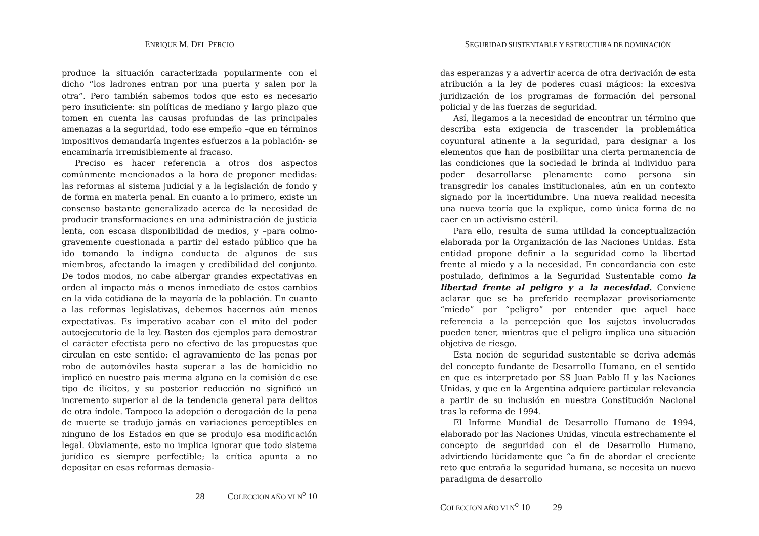ENRIQUE M. DEL PERCIO
produce la situación caracterizada popularmente con el dicho “los ladrones entran por una puerta y salen por la otra”. Pero también sabemos todos que esto es necesario pero insuficiente: sin políticas de mediano y largo plazo que tomen en cuenta las causas profundas de las principales amenazas a la seguridad, todo ese empeño –que en términos impositivos demandaría ingentes esfuerzos a la población- se encaminaría irremisiblemente al fracaso.
Preciso es hacer referencia a otros dos aspectos comúnmente mencionados a la hora de proponer medidas: las reformas al sistema judicial y a la legislación de fondo y de forma en materia penal. En cuanto a lo primero, existe un consenso bastante generalizado acerca de la necesidad de producir transformaciones en una administración de justicia lenta, con escasa disponibilidad de medios, y –para colmo- gravemente cuestionada a partir del estado público que ha ido tomando la indigna conducta de algunos de sus miembros, afectando la imagen y credibilidad del conjunto. De todos modos, no cabe albergar grandes expectativas en orden al impacto más o menos inmediato de estos cambios en la vida cotidiana de la mayoría de la población. En cuanto a las reformas legislativas, debemos hacernos aún menos expectativas. Es imperativo acabar con el mito del poder autoejecutorio de la ley. Basten dos ejemplos para demostrar el carácter efectista pero no efectivo de las propuestas que circulan en este sentido: el agravamiento de las penas por robo de automóviles hasta superar a las de homicidio no implicó en nuestro país merma alguna en la comisión de ese tipo de ilícitos, y su posterior reducción no significó un incremento superior al de la tendencia general para delitos de otra índole. Tampoco la adopción o derogación de la pena de muerte se tradujo jamás en variaciones perceptibles en ninguno de los Estados en que se produjo esa modificación legal. Obviamente, esto no implica ignorar que todo sistema jurídico es siempre perfectible; la crítica apunta a no depositar en esas reformas demasia-
28 COLECCION AÑO VI N<sup>o</sup> 10
SEGURIDAD SUSTENTABLE Y ESTRUCTURA DE DOMINACIÓN
das esperanzas y a advertir acerca de otra derivación de esta atribución a la ley de poderes cuasi mágicos: la excesiva juridización de los programas de formación del personal policial y de las fuerzas de seguridad.
Así, llegamos a la necesidad de encontrar un término que describa esta exigencia de trascender la problemática coyuntural atinente a la seguridad, para designar a los elementos que han de posibilitar una cierta permanencia de las condiciones que la sociedad le brinda al individuo para poder desarrollarse plenamente como persona sin transgredir los canales institucionales, aún en un contexto signado por la incertidumbre. Una nueva realidad necesita una nueva teoría que la explique, como única forma de no caer en un activismo estéril.
Para ello, resulta de suma utilidad la conceptualización elaborada por la Organización de las Naciones Unidas. Esta entidad propone definir a la seguridad como la libertad frente al miedo y a la necesidad. En concordancia con este postulado, definimos a la Seguridad Sustentable como la libertad frente al peligro y a la necesidad. Conviene aclarar que se ha preferido reemplazar provisoriamente “miedo” por “peligro” por entender que aquel hace referencia a la percepción que los sujetos involucrados pueden tener, mientras que el peligro implica una situación objetiva de riesgo.
Esta noción de seguridad sustentable se deriva además del concepto fundante de Desarrollo Humano, en el sentido en que es interpretado por SS Juan Pablo II y las Naciones Unidas, y que en la Argentina adquiere particular relevancia a partir de su inclusión en nuestra Constitución Nacional tras la reforma de 1994.
El Informe Mundial de Desarrollo Humano de 1994, elaborado por las Naciones Unidas, vincula estrechamente el concepto de seguridad con el de Desarrollo Humano, advirtiendo lúcidamente que “a fin de abordar el creciente reto que entraña la seguridad humana, se necesita un nuevo paradigma de desarrollo
COLECCION AÑO VI N<sup>o</sup> 10 29